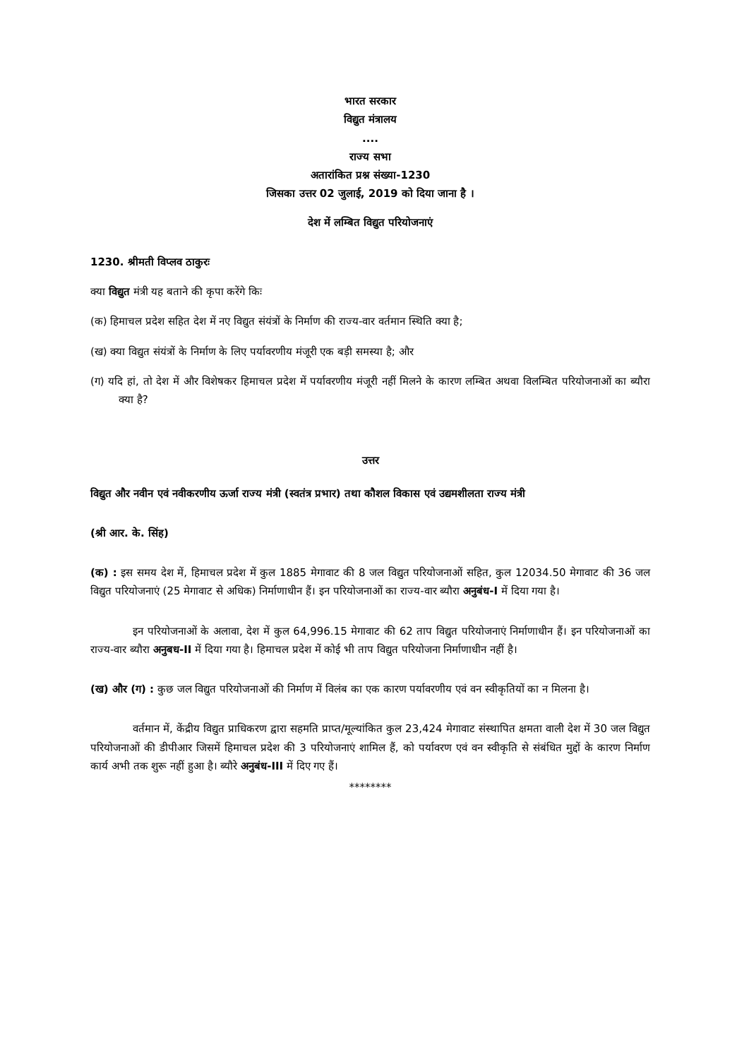भारत सरकार
विद्युत मंत्रालय
....
राज्य सभा
अतारांकित प्रश्न संख्या-1230
जिसका उत्तर 02 जुलाई, 2019 को दिया जाना है ।
देश में लम्बित विद्युत परियोजनाएं
1230. श्रीमती विप्लव ठाकुरः
क्या विद्युत मंत्री यह बताने की कृपा करेंगे किः
(क) हिमाचल प्रदेश सहित देश में नए विद्युत संयंत्रों के निर्माण की राज्य-वार वर्तमान स्थिति क्या है;
(ख) क्या विद्युत संयंत्रों के निर्माण के लिए पर्यावरणीय मंजूरी एक बड़ी समस्या है; और
(ग) यदि हां, तो देश में और विशेषकर हिमाचल प्रदेश में पर्यावरणीय मंजूरी नहीं मिलने के कारण लम्बित अथवा विलम्बित परियोजनाओं का ब्यौरा क्या है?
उत्तर
विद्युत और नवीन एवं नवीकरणीय ऊर्जा राज्य मंत्री (स्वतंत्र प्रभार) तथा कौशल विकास एवं उद्यमशीलता राज्य मंत्री
(श्री आर. के. सिंह)
(क) : इस समय देश में, हिमाचल प्रदेश में कुल 1885 मेगावाट की 8 जल विद्युत परियोजनाओं सहित, कुल 12034.50 मेगावाट की 36 जल विद्युत परियोजनाएं (25 मेगावाट से अधिक) निर्माणाधीन हैं। इन परियोजनाओं का राज्य-वार ब्यौरा अनुबंध-I में दिया गया है।
इन परियोजनाओं के अलावा, देश में कुल 64,996.15 मेगावाट की 62 ताप विद्युत परियोजनाएं निर्माणाधीन हैं। इन परियोजनाओं का राज्य-वार ब्यौरा अनुबध-II में दिया गया है। हिमाचल प्रदेश में कोई भी ताप विद्युत परियोजना निर्माणाधीन नहीं है।
(ख) और (ग) : कुछ जल विद्युत परियोजनाओं की निर्माण में विलंब का एक कारण पर्यावरणीय एवं वन स्वीकृतियों का न मिलना है।
वर्तमान में, केंद्रीय विद्युत प्राधिकरण द्वारा सहमति प्राप्त/मूल्यांकित कुल 23,424 मेगावाट संस्थापित क्षमता वाली देश में 30 जल विद्युत परियोजनाओं की डीपीआर जिसमें हिमाचल प्रदेश की 3 परियोजनाएं शामिल हैं, को पर्यावरण एवं वन स्वीकृति से संबंधित मुद्दों के कारण निर्माण कार्य अभी तक शुरू नहीं हुआ है। ब्यौरे अनुबंध-III में दिए गए हैं।
********